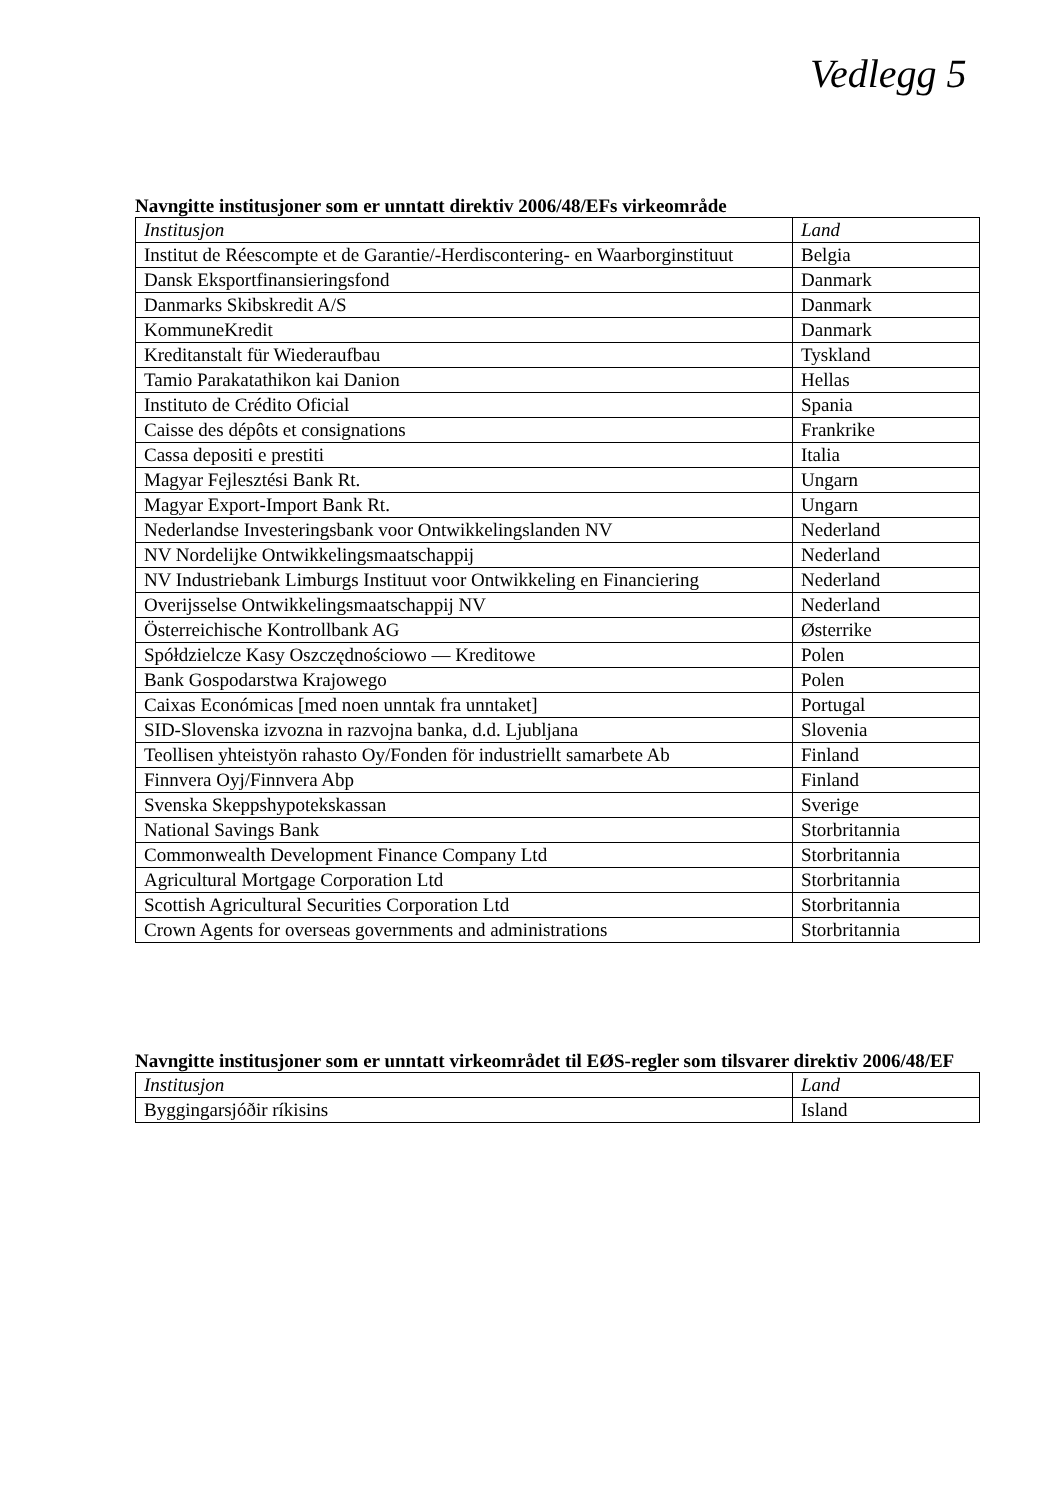Vedlegg 5
Navngitte institusjoner som er unntatt direktiv 2006/48/EFs virkeområde
| Institusjon | Land |
| --- | --- |
| Institut de Réescompte et de Garantie/-Herdiscontering- en Waarborginstituut | Belgia |
| Dansk Eksportfinansieringsfond | Danmark |
| Danmarks Skibskredit A/S | Danmark |
| KommuneKredit | Danmark |
| Kreditanstalt für Wiederaufbau | Tyskland |
| Tamio Parakatathikon kai Danion | Hellas |
| Instituto de Crédito Oficial | Spania |
| Caisse des dépôts et consignations | Frankrike |
| Cassa depositi e prestiti | Italia |
| Magyar Fejlesztési Bank Rt. | Ungarn |
| Magyar Export-Import Bank Rt. | Ungarn |
| Nederlandse Investeringsbank voor Ontwikkelingslanden NV | Nederland |
| NV Nordelijke Ontwikkelingsmaatschappij | Nederland |
| NV Industriebank Limburgs Instituut voor Ontwikkeling en Financiering | Nederland |
| Overijsselse Ontwikkelingsmaatschappij NV | Nederland |
| Österreichische Kontrollbank AG | Østerrike |
| Spółdzielcze Kasy Oszczędnościowo — Kreditowe | Polen |
| Bank Gospodarstwa Krajowego | Polen |
| Caixas Económicas [med noen unntak fra unntaket] | Portugal |
| SID-Slovenska izvozna in razvojna banka, d.d. Ljubljana | Slovenia |
| Teollisen yhteistyön rahasto Oy/Fonden för industriellt samarbete Ab | Finland |
| Finnvera Oyj/Finnvera Abp | Finland |
| Svenska Skeppshypotekskassan | Sverige |
| National Savings Bank | Storbritannia |
| Commonwealth Development Finance Company Ltd | Storbritannia |
| Agricultural Mortgage Corporation Ltd | Storbritannia |
| Scottish Agricultural Securities Corporation Ltd | Storbritannia |
| Crown Agents for overseas governments and administrations | Storbritannia |
Navngitte institusjoner som er unntatt virkeområdet til EØS-regler som tilsvarer direktiv 2006/48/EF
| Institusjon | Land |
| --- | --- |
| Byggingarsjóðir ríkisins | Island |